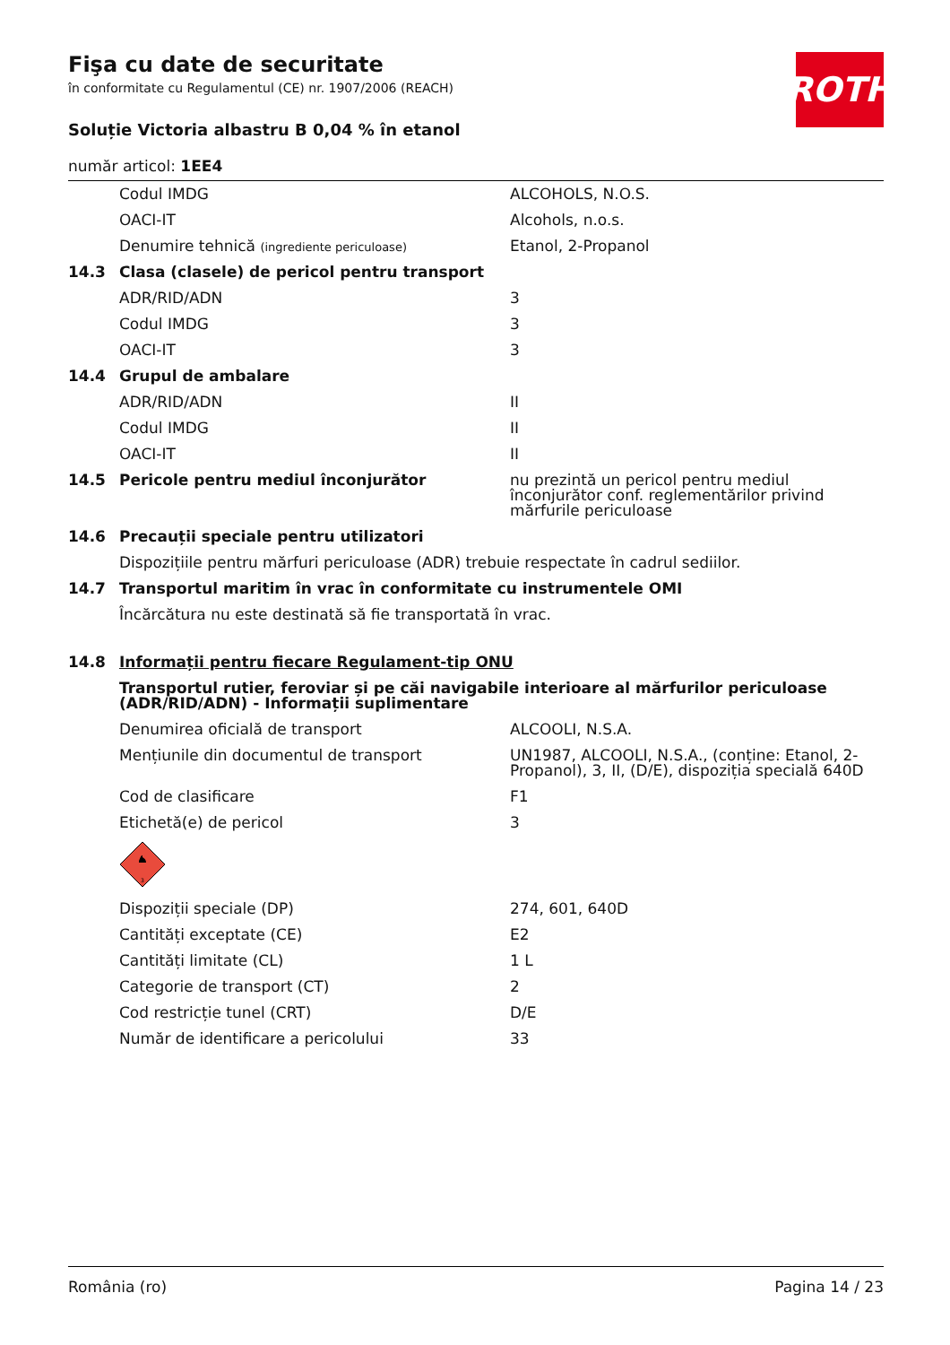Fişa cu date de securitate
în conformitate cu Regulamentul (CE) nr. 1907/2006 (REACH)
ROTH
Soluție Victoria albastru B 0,04 % în etanol
număr articol: 1EE4
| | Codul IMDG | ALCOHOLS, N.O.S. |
| | OACI-IT | Alcohols, n.o.s. |
| | Denumire tehnică (ingrediente periculoase) | Etanol, 2-Propanol |
| 14.3 | Clasa (clasele) de pericol pentru transport | |
| | ADR/RID/ADN | 3 |
| | Codul IMDG | 3 |
| | OACI-IT | 3 |
| 14.4 | Grupul de ambalare | |
| | ADR/RID/ADN | II |
| | Codul IMDG | II |
| | OACI-IT | II |
| 14.5 | Pericole pentru mediul înconjurător | nu prezintă un pericol pentru mediul înconjurător conf. reglementărilor privind mărfurile periculoase |
| 14.6 | Precauții speciale pentru utilizatori | |
| | Dispozițiile pentru mărfuri periculoase (ADR) trebuie respectate în cadrul sediilor. | |
| 14.7 | Transportul maritim în vrac în conformitate cu instrumentele OMI | |
| | Încărcătura nu este destinată să fie transportată în vrac. | |
| 14.8 | Informații pentru fiecare Regulament-tip ONU | |
| | Transportul rutier, feroviar și pe căi navigabile interioare al mărfurilor periculoase (ADR/RID/ADN) - Informații suplimentare | |
| | Denumirea oficială de transport | ALCOOLI, N.S.A. |
| | Mențiunile din documentul de transport | UN1987, ALCOOLI, N.S.A., (conține: Etanol, 2-Propanol), 3, II, (D/E), dispoziția specială 640D |
| | Cod de clasificare | F1 |
| | Etichetă(e) de pericol | 3 |
| | 3 | |
| | Dispoziții speciale (DP) | 274, 601, 640D |
| | Cantități exceptate (CE) | E2 |
| | Cantități limitate (CL) | 1 L |
| | Categorie de transport (CT) | 2 |
| | Cod restricție tunel (CRT) | D/E |
| | Număr de identificare a pericolului | 33 |
România (ro) Pagina 14 / 23